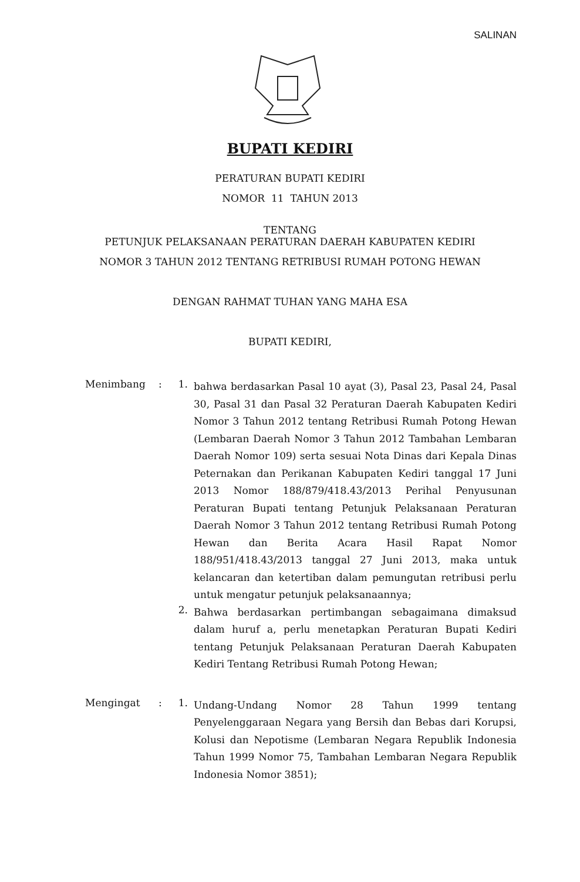SALINAN
BUPATI KEDIRI
PERATURAN BUPATI KEDIRI
NOMOR 11 TAHUN 2013
TENTANG
PETUNJUK PELAKSANAAN PERATURAN DAERAH KABUPATEN KEDIRI
NOMOR 3 TAHUN 2012 TENTANG RETRIBUSI RUMAH POTONG HEWAN
DENGAN RAHMAT TUHAN YANG MAHA ESA
BUPATI KEDIRI,
Menimbang : 1.
bahwa berdasarkan Pasal 10 ayat (3), Pasal 23, Pasal 24, Pasal 30, Pasal 31 dan Pasal 32 Peraturan Daerah Kabupaten Kediri Nomor 3 Tahun 2012 tentang Retribusi Rumah Potong Hewan (Lembaran Daerah Nomor 3 Tahun 2012 Tambahan Lembaran Daerah Nomor 109) serta sesuai Nota Dinas dari Kepala Dinas Peternakan dan Perikanan Kabupaten Kediri tanggal 17 Juni 2013 Nomor 188/879/418.43/2013 Perihal Penyusunan Peraturan Bupati tentang Petunjuk Pelaksanaan Peraturan Daerah Nomor 3 Tahun 2012 tentang Retribusi Rumah Potong Hewan dan Berita Acara Hasil Rapat Nomor 188/951/418.43/2013 tanggal 27 Juni 2013, maka untuk kelancaran dan ketertiban dalam pemungutan retribusi perlu untuk mengatur petunjuk pelaksanaannya;
2.
Bahwa berdasarkan pertimbangan sebagaimana dimaksud dalam huruf a, perlu menetapkan Peraturan Bupati Kediri tentang Petunjuk Pelaksanaan Peraturan Daerah Kabupaten Kediri Tentang Retribusi Rumah Potong Hewan;
Mengingat : 1.
Undang-Undang Nomor 28 Tahun 1999 tentang Penyelenggaraan Negara yang Bersih dan Bebas dari Korupsi, Kolusi dan Nepotisme (Lembaran Negara Republik Indonesia Tahun 1999 Nomor 75, Tambahan Lembaran Negara Republik Indonesia Nomor 3851);